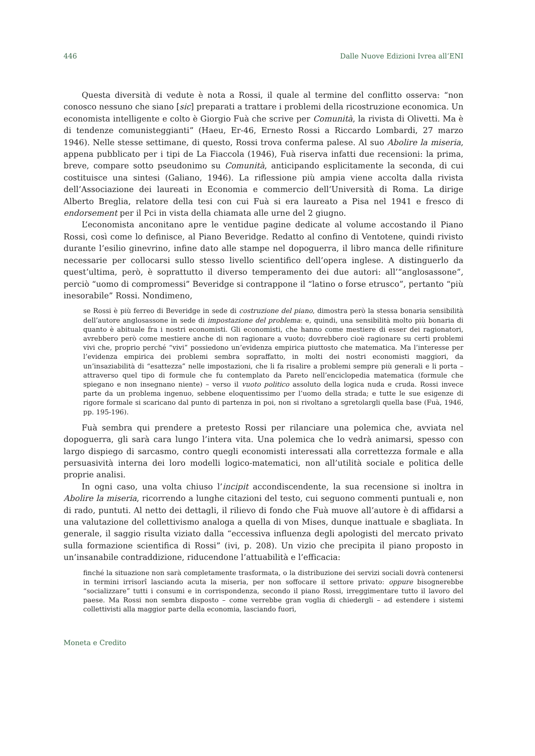446 Dalle Nuove Edizioni Ivrea all’ENI
Questa diversità di vedute è nota a Rossi, il quale al termine del conflitto osserva: “non conosco nessuno che siano [sic] preparati a trattare i problemi della ricostruzione economica. Un economista intelligente e colto è Giorgio Fuà che scrive per Comunità, la rivista di Olivetti. Ma è di tendenze comunisteggianti” (Haeu, Er-46, Ernesto Rossi a Riccardo Lombardi, 27 marzo 1946). Nelle stesse settimane, di questo, Rossi trova conferma palese. Al suo Abolire la miseria, appena pubblicato per i tipi de La Fiaccola (1946), Fuà riserva infatti due recensioni: la prima, breve, compare sotto pseudonimo su Comunità, anticipando esplicitamente la seconda, di cui costituisce una sintesi (Galiano, 1946). La riflessione più ampia viene accolta dalla rivista dell’Associazione dei laureati in Economia e commercio dell’Università di Roma. La dirige Alberto Breglia, relatore della tesi con cui Fuà si era laureato a Pisa nel 1941 e fresco di endorsement per il Pci in vista della chiamata alle urne del 2 giugno.
L’economista anconitano apre le ventidue pagine dedicate al volume accostando il Piano Rossi, così come lo definisce, al Piano Beveridge. Redatto al confino di Ventotene, quindi rivisto durante l’esilio ginevrino, infine dato alle stampe nel dopoguerra, il libro manca delle rifiniture necessarie per collocarsi sullo stesso livello scientifico dell’opera inglese. A distinguerlo da quest’ultima, però, è soprattutto il diverso temperamento dei due autori: all’“anglosassone”, perciò “uomo di compromessi” Beveridge si contrappone il “latino o forse etrusco”, pertanto “più inesorabile” Rossi. Nondimeno,
se Rossi è più ferreo di Beveridge in sede di costruzione del piano, dimostra però la stessa bonaria sensibilità dell’autore anglosassone in sede di impostazione del problema: e, quindi, una sensibilità molto più bonaria di quanto è abituale fra i nostri economisti. Gli economisti, che hanno come mestiere di esser dei ragionatori, avrebbero però come mestiere anche di non ragionare a vuoto; dovrebbero cioè ragionare su certi problemi vivi che, proprio perché “vivi” possiedono un’evidenza empirica piuttosto che matematica. Ma l’interesse per l’evidenza empirica dei problemi sembra sopraffatto, in molti dei nostri economisti maggiori, da un’insaziabilità di “esattezza” nelle impostazioni, che li fa risalire a problemi sempre più generali e li porta – attraverso quel tipo di formule che fu contemplato da Pareto nell’enciclopedia matematica (formule che spiegano e non insegnano niente) – verso il vuoto politico assoluto della logica nuda e cruda. Rossi invece parte da un problema ingenuo, sebbene eloquentissimo per l’uomo della strada; e tutte le sue esigenze di rigore formale si scaricano dal punto di partenza in poi, non si rivoltano a sgretolargli quella base (Fuà, 1946, pp. 195-196).
Fuà sembra qui prendere a pretesto Rossi per rilanciare una polemica che, avviata nel dopoguerra, gli sarà cara lungo l’intera vita. Una polemica che lo vedrà animarsi, spesso con largo dispiego di sarcasmo, contro quegli economisti interessati alla correttezza formale e alla persuasività interna dei loro modelli logico-matematici, non all’utilità sociale e politica delle proprie analisi.
In ogni caso, una volta chiuso l’incipit accondiscendente, la sua recensione si inoltra in Abolire la miseria, ricorrendo a lunghe citazioni del testo, cui seguono commenti puntuali e, non di rado, puntuti. Al netto dei dettagli, il rilievo di fondo che Fuà muove all’autore è di affidarsi a una valutazione del collettivismo analoga a quella di von Mises, dunque inattuale e sbagliata. In generale, il saggio risulta viziato dalla “eccessiva influenza degli apologisti del mercato privato sulla formazione scientifica di Rossi” (ivi, p. 208). Un vizio che precipita il piano proposto in un’insanabile contraddizione, riducendone l’attuabilità e l’efficacia:
finché la situazione non sarà completamente trasformata, o la distribuzione dei servizi sociali dovrà contenersi in termini irrisorî lasciando acuta la miseria, per non soffocare il settore privato: oppure bisognerebbe “socializzare” tutti i consumi e in corrispondenza, secondo il piano Rossi, irreggimentare tutto il lavoro del paese. Ma Rossi non sembra disposto – come verrebbe gran voglia di chiedergli – ad estendere i sistemi collettivisti alla maggior parte della economia, lasciando fuori,
Moneta e Credito